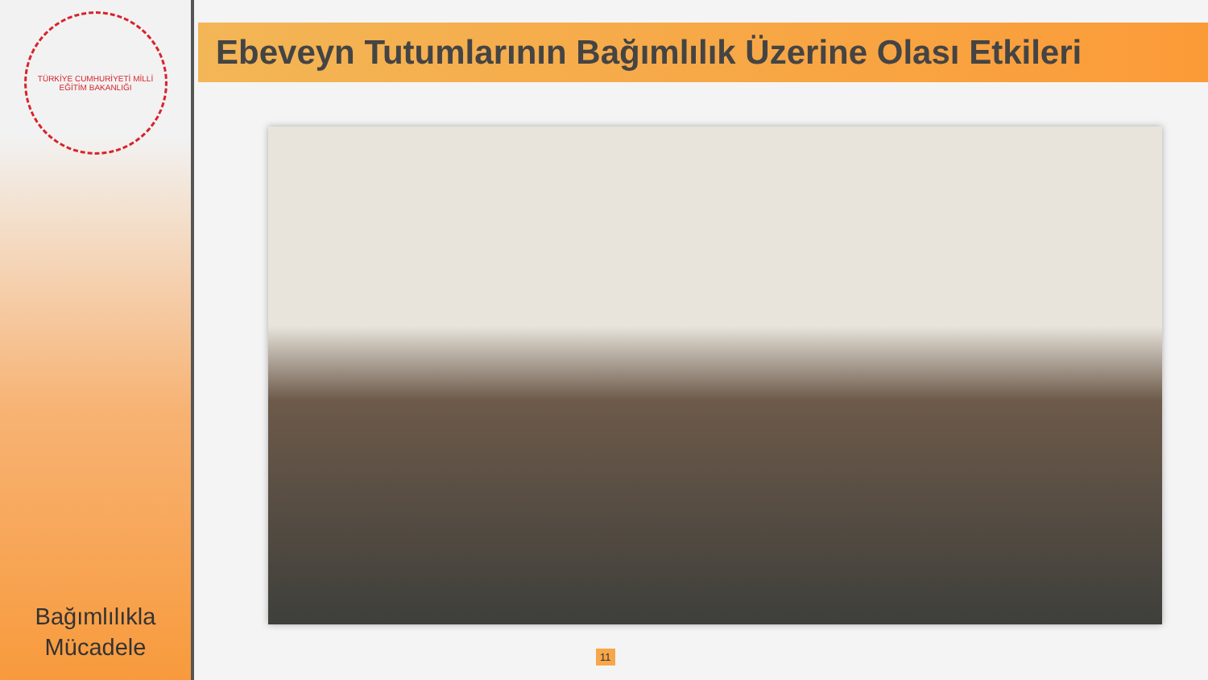TÜRKİYE CUMHURİYETİ MİLLİ EĞİTİM BAKANLIĞI
Bağımlılıkla
Mücadele
Ebeveyn Tutumlarının Bağımlılık Üzerine Olası Etkileri
11